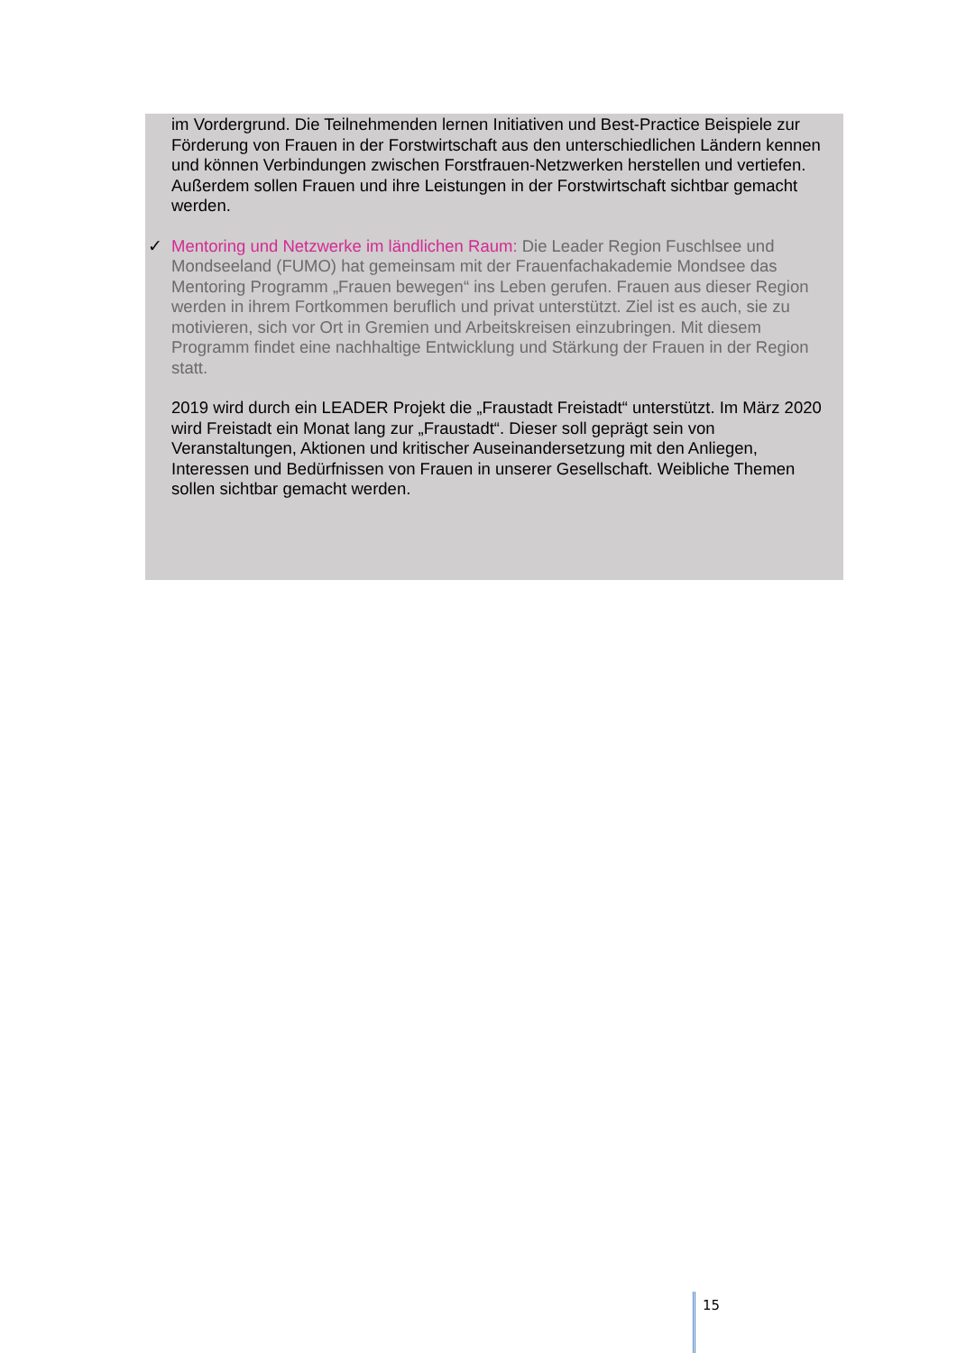im Vordergrund. Die Teilnehmenden lernen Initiativen und Best-Practice Beispiele zur Förderung von Frauen in der Forstwirtschaft aus den unterschiedlichen Ländern kennen und können Verbindungen zwischen Forstfrauen-Netzwerken herstellen und vertiefen. Außerdem sollen Frauen und ihre Leistungen in der Forstwirtschaft sichtbar gemacht werden.
✓ Mentoring und Netzwerke im ländlichen Raum: Die Leader Region Fuschlsee und Mondseeland (FUMO) hat gemeinsam mit der Frauenfachakademie Mondsee das Mentoring Programm „Frauen bewegen“ ins Leben gerufen. Frauen aus dieser Region werden in ihrem Fortkommen beruflich und privat unterstützt. Ziel ist es auch, sie zu motivieren, sich vor Ort in Gremien und Arbeitskreisen einzubringen. Mit diesem Programm findet eine nachhaltige Entwicklung und Stärkung der Frauen in der Region statt.
2019 wird durch ein LEADER Projekt die „Fraustadt Freistadt“ unterstützt. Im März 2020 wird Freistadt ein Monat lang zur „Fraustadt“. Dieser soll geprägt sein von Veranstaltungen, Aktionen und kritischer Auseinandersetzung mit den Anliegen, Interessen und Bedürfnissen von Frauen in unserer Gesellschaft. Weibliche Themen sollen sichtbar gemacht werden.
15